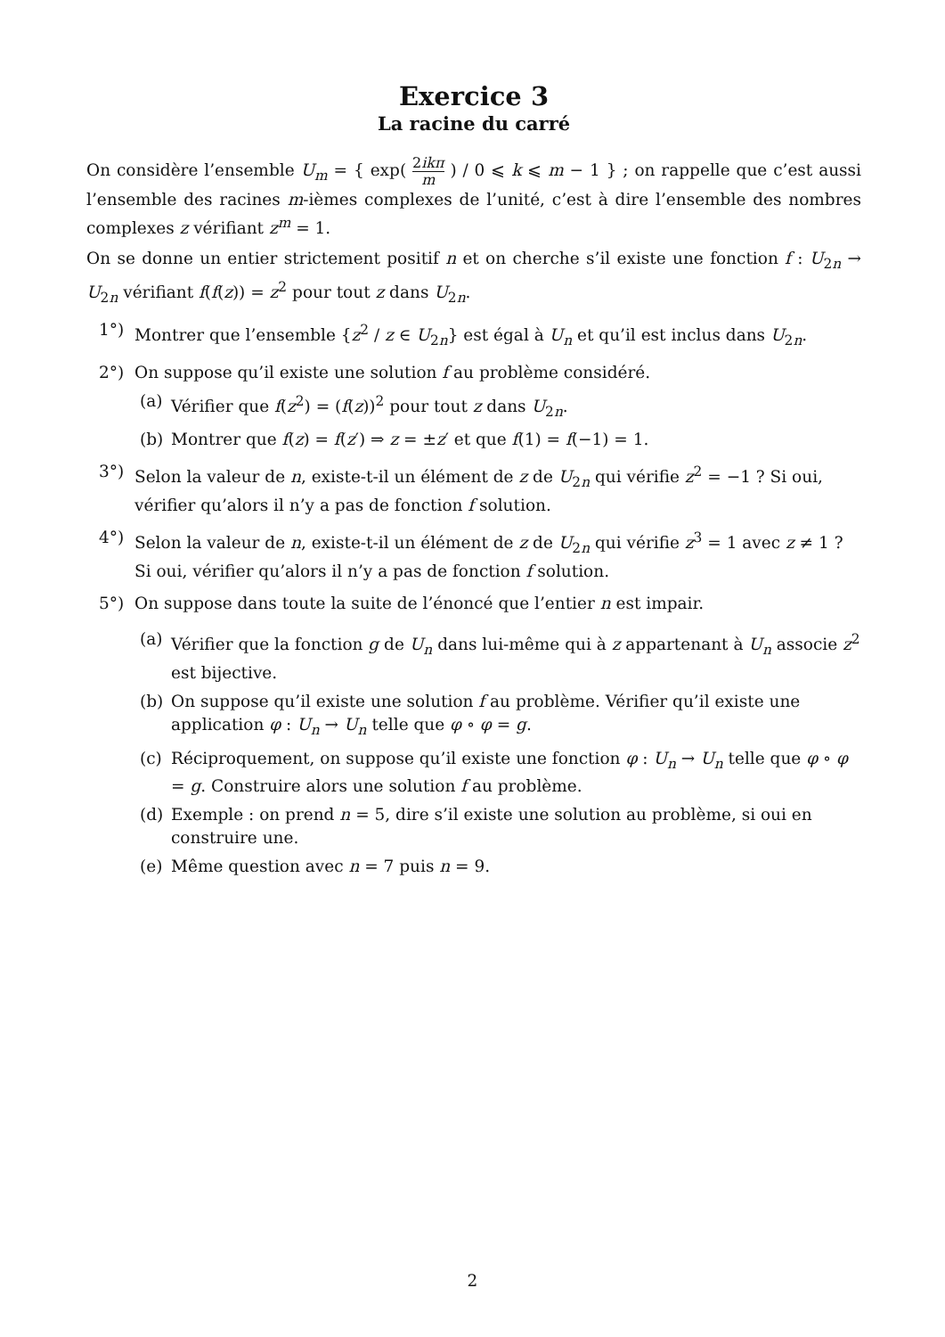Exercice 3
La racine du carré
On considère l’ensemble U<sub>m</sub> = { exp( 2ikπ m ) / 0 ⩽ k ⩽ m − 1 } ; on rappelle que c’est aussi l’ensemble des racines m-ièmes complexes de l’unité, c’est à dire l’ensemble des nombres complexes z vérifiant z<sup>m</sup> = 1.
On se donne un entier strictement positif n et on cherche s’il existe une fonction f : U<sub>2n</sub> → U<sub>2n</sub> vérifiant f(f(z)) = z<sup>2</sup> pour tout z dans U<sub>2n</sub>.
1°) Montrer que l’ensemble {z<sup>2</sup> / z ∈ U<sub>2n</sub>} est égal à U<sub>n</sub> et qu’il est inclus dans U<sub>2n</sub>.
2°) On suppose qu’il existe une solution f au problème considéré.
(a) Vérifier que f(z<sup>2</sup>) = (f(z))<sup>2</sup> pour tout z dans U<sub>2n</sub>.
(b) Montrer que f(z) = f(z′) ⇒ z = ±z′ et que f(1) = f(−1) = 1.
3°) Selon la valeur de n, existe-t-il un élément de z de U<sub>2n</sub> qui vérifie z<sup>2</sup> = −1 ? Si oui, vérifier qu’alors il n’y a pas de fonction f solution.
4°) Selon la valeur de n, existe-t-il un élément de z de U<sub>2n</sub> qui vérifie z<sup>3</sup> = 1 avec z ≠ 1 ? Si oui, vérifier qu’alors il n’y a pas de fonction f solution.
5°) On suppose dans toute la suite de l’énoncé que l’entier n est impair.
(a) Vérifier que la fonction g de U<sub>n</sub> dans lui-même qui à z appartenant à U<sub>n</sub> associe z<sup>2</sup> est bijective.
(b) On suppose qu’il existe une solution f au problème. Vérifier qu’il existe une application φ : U<sub>n</sub> → U<sub>n</sub> telle que φ ∘ φ = g.
(c) Réciproquement, on suppose qu’il existe une fonction φ : U<sub>n</sub> → U<sub>n</sub> telle que φ ∘ φ = g. Construire alors une solution f au problème.
(d) Exemple : on prend n = 5, dire s’il existe une solution au problème, si oui en construire une.
(e) Même question avec n = 7 puis n = 9.
2